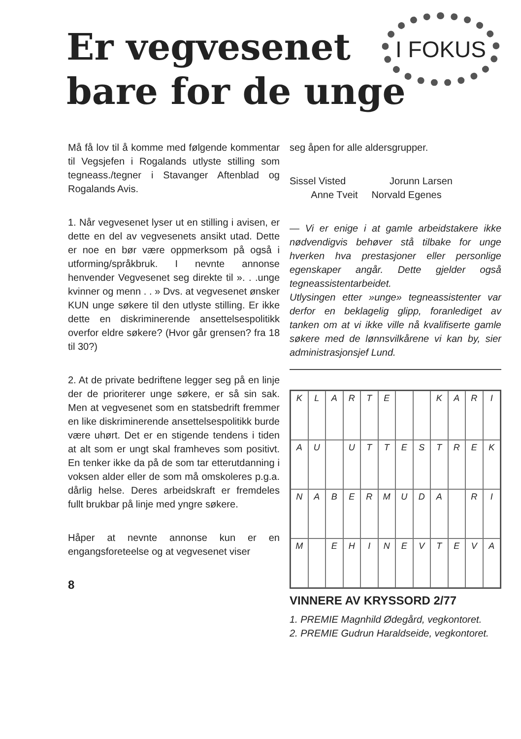Er vegvesenet
bare for de unge
I FOKUS
Må få lov til å komme med følgende kommentar til Vegsjefen i Rogalands utlyste stilling som tegneass./tegner i Stavanger Aftenblad og Rogalands Avis.
1. Når vegvesenet lyser ut en stilling i avisen, er dette en del av vegvesenets ansikt utad. Dette er noe en bør være oppmerksom på også i utforming/språkbruk. I nevnte annonse henvender Vegvesenet seg direkte til ». . .unge kvinner og menn . . » Dvs. at vegvesenet ønsker KUN unge søkere til den utlyste stilling. Er ikke dette en diskriminerende ansettelsespolitikk overfor eldre søkere? (Hvor går grensen? fra 18 til 30?)
2. At de private bedriftene legger seg på en linje der de prioriterer unge søkere, er så sin sak. Men at vegvesenet som en statsbedrift fremmer en like diskriminerende ansettelsespolitikk burde være uhørt. Det er en stigende tendens i tiden at alt som er ungt skal framheves som positivt. En tenker ikke da på de som tar etterutdanning i voksen alder eller de som må omskoleres p.g.a. dårlig helse. Deres arbeidskraft er fremdeles fullt brukbar på linje med yngre søkere.
Håper at nevnte annonse kun er en engangsforeteelse og at vegvesenet viser
8
seg åpen for alle aldersgrupper.
Sissel Visted Jorunn Larsen
Anne Tveit Norvald Egenes
— Vi er enige i at gamle arbeidstakere ikke nødvendigvis behøver stå tilbake for unge hverken hva prestasjoner eller personlige egenskaper angår. Dette gjelder også tegneassistentarbeidet.
Utlysingen etter »unge» tegneassistenter var derfor en beklagelig glipp, foranlediget av tanken om at vi ikke ville nå kvalifiserte gamle søkere med de lønnsvilkårene vi kan by, sier administrasjonsjef Lund.
KLARTE KARI AU UTTESTREK NABERMUDA RI M EHINEVTEVA
VINNERE AV KRYSSORD 2/77
1. PREMIE Magnhild Ødegård, vegkontoret.
2. PREMIE Gudrun Haraldseide, vegkontoret.